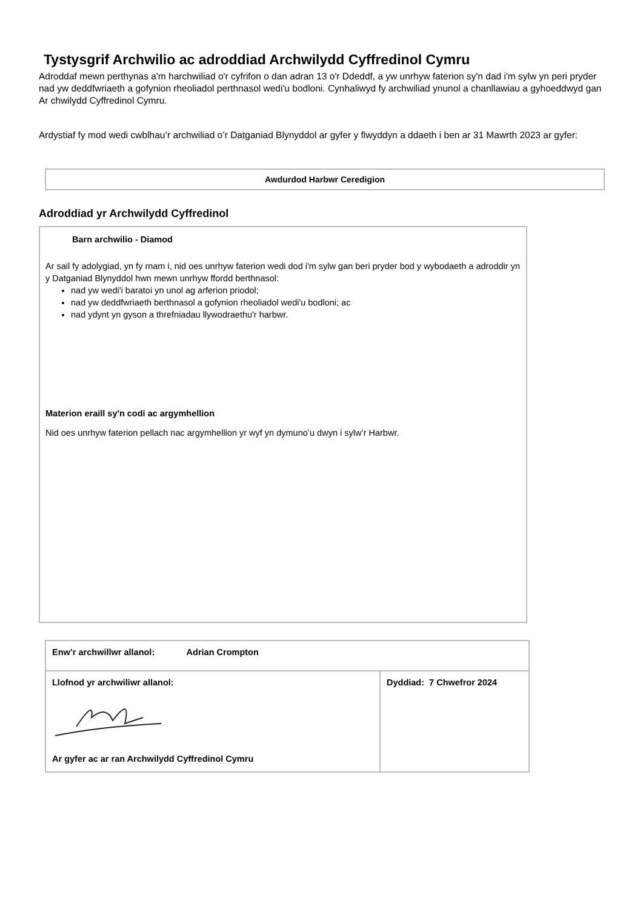Tystysgrif Archwilio ac adroddiad Archwilydd Cyffredinol Cymru
Adroddaf mewn perthynas a'm harchwiliad o'r cyfrifon o dan adran 13 o'r Ddeddf, a yw unrhyw faterion sy'n dad i'm sylw yn peri pryder nad yw deddfwriaeth a gofynion rheoliadol perthnasol wedi'u bodloni. Cynhaliwyd fy archwiliad ynunol a chanllawiau a gyhoeddwyd gan Ar chwilydd Cyffredinol Cymru.
Ardystiaf fy mod wedi cwblhau’r archwiliad o’r Datganiad Blynyddol ar gyfer y flwyddyn a ddaeth i ben ar 31 Mawrth 2023 ar gyfer:
Awdurdod Harbwr Ceredigion
Adroddiad yr Archwilydd Cyffredinol
Barn archwilio - Diamod
Ar sail fy adolygiad, yn fy rnam i, nid oes unrhyw faterion wedi dod i'm sylw gan beri pryder bod y wybodaeth a adroddir yn y Datganiad Blynyddol hwn mewn unrhyw ffordd berthnasol:
nad yw wedi'i baratoi yn unol ag arferion priodol;
nad yw deddfwriaeth berthnasol a gofynion rheoliadol wedi'u bodloni; ac
nad ydynt yn gyson a threfniadau llywodraethu'r harbwr.
Materion eraill sy'n codi ac argymhellion
Nid oes unrhyw faterion pellach nac argymhellion yr wyf yn dymuno’u dwyn i sylw’r Harbwr.
| Enw’r archwillwr allanol: Adrian Crompton | |
| Llofnod yr archwiliwr allanol: Ar gyfer ac ar ran Archwilydd Cyffredinol Cymru | Dyddiad: 7 Chwefror 2024 |